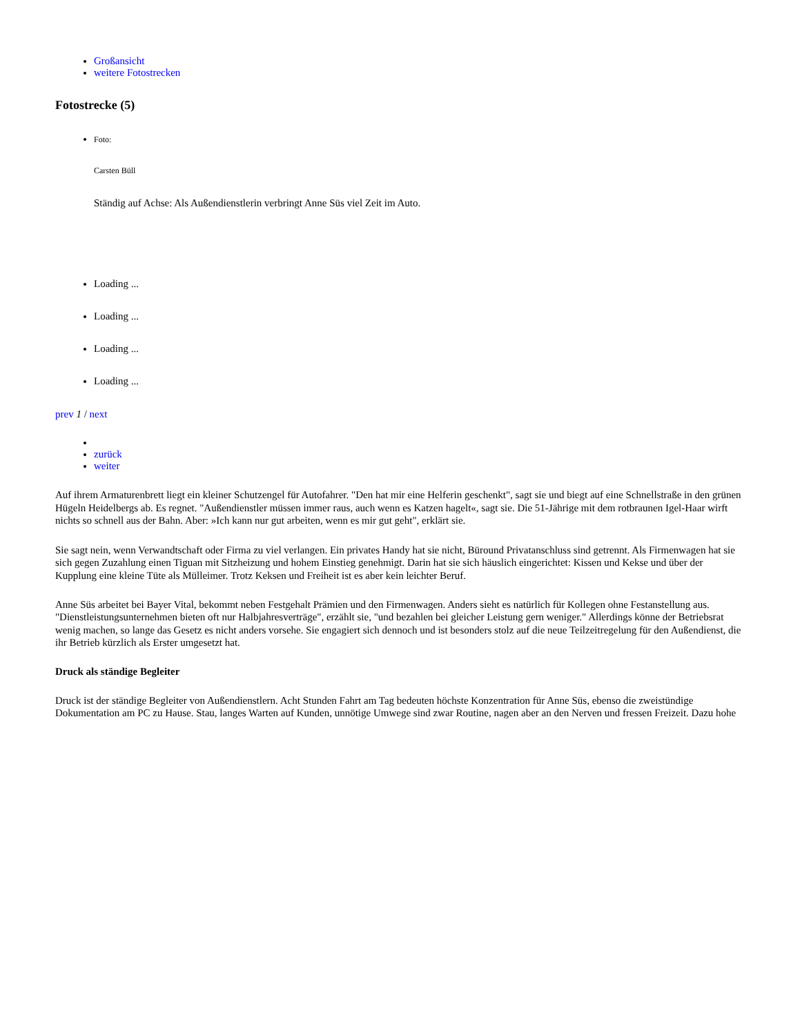Großansicht
weitere Fotostrecken
Fotostrecke (5)
Foto:
Carsten Büll
Ständig auf Achse: Als Außendienstlerin verbringt Anne Süs viel Zeit im Auto.
Loading ...
Loading ...
Loading ...
Loading ...
prev 1 / next
zurück
weiter
Auf ihrem Armaturenbrett liegt ein kleiner Schutzengel für Autofahrer. "Den hat mir eine Helferin geschenkt", sagt sie und biegt auf eine Schnellstraße in den grünen Hügeln Heidelbergs ab. Es regnet. "Außendienstler müssen immer raus, auch wenn es Katzen hagelt«, sagt sie. Die 51-Jährige mit dem rotbraunen Igel-Haar wirft nichts so schnell aus der Bahn. Aber: »Ich kann nur gut arbeiten, wenn es mir gut geht", erklärt sie.
Sie sagt nein, wenn Verwandtschaft oder Firma zu viel verlangen. Ein privates Handy hat sie nicht, Büround Privatanschluss sind getrennt. Als Firmenwagen hat sie sich gegen Zuzahlung einen Tiguan mit Sitzheizung und hohem Einstieg genehmigt. Darin hat sie sich häuslich eingerichtet: Kissen und Kekse und über der Kupplung eine kleine Tüte als Mülleimer. Trotz Keksen und Freiheit ist es aber kein leichter Beruf.
Anne Süs arbeitet bei Bayer Vital, bekommt neben Festgehalt Prämien und den Firmenwagen. Anders sieht es natürlich für Kollegen ohne Festanstellung aus. "Dienstleistungsunternehmen bieten oft nur Halbjahresverträge", erzählt sie, "und bezahlen bei gleicher Leistung gern weniger." Allerdings könne der Betriebsrat wenig machen, so lange das Gesetz es nicht anders vorsehe. Sie engagiert sich dennoch und ist besonders stolz auf die neue Teilzeitregelung für den Außendienst, die ihr Betrieb kürzlich als Erster umgesetzt hat.
Druck als ständige Begleiter
Druck ist der ständige Begleiter von Außendienstlern. Acht Stunden Fahrt am Tag bedeuten höchste Konzentration für Anne Süs, ebenso die zweistündige Dokumentation am PC zu Hause. Stau, langes Warten auf Kunden, unnötige Umwege sind zwar Routine, nagen aber an den Nerven und fressen Freizeit. Dazu hohe